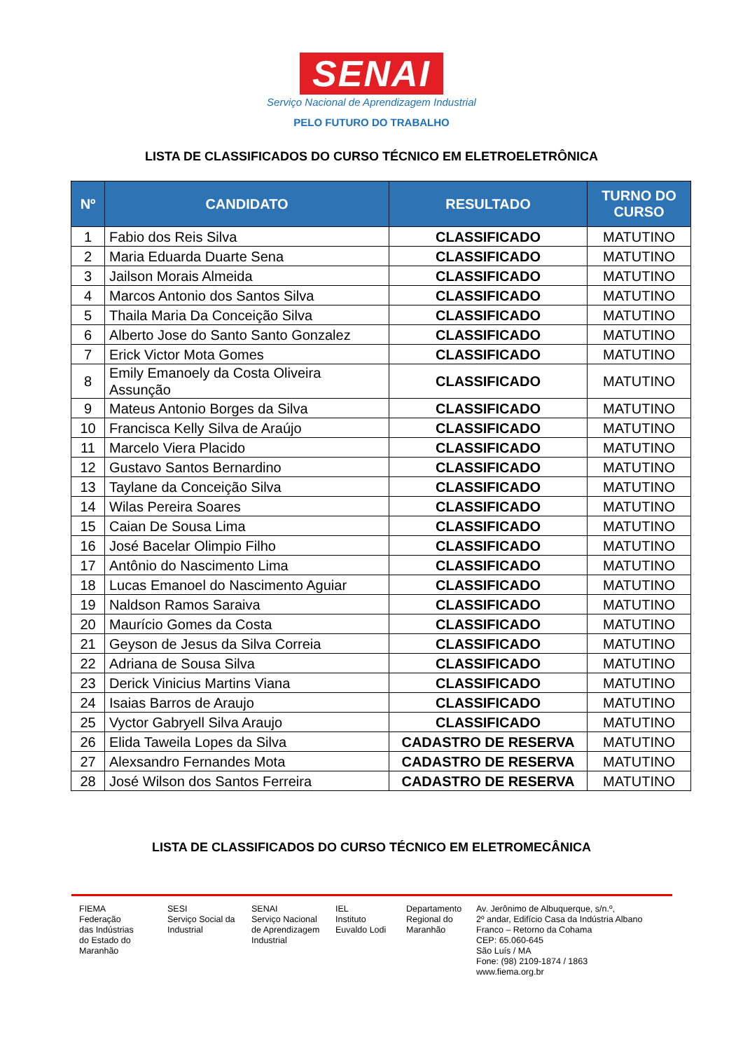SENAI
Serviço Nacional de Aprendizagem Industrial
PELO FUTURO DO TRABALHO
LISTA DE CLASSIFICADOS DO CURSO TÉCNICO EM ELETROELETRÔNICA
| Nº | CANDIDATO | RESULTADO | TURNO DO CURSO |
| --- | --- | --- | --- |
| 1 | Fabio dos Reis Silva | CLASSIFICADO | MATUTINO |
| 2 | Maria Eduarda Duarte Sena | CLASSIFICADO | MATUTINO |
| 3 | Jailson Morais Almeida | CLASSIFICADO | MATUTINO |
| 4 | Marcos Antonio dos Santos Silva | CLASSIFICADO | MATUTINO |
| 5 | Thaila Maria Da Conceição Silva | CLASSIFICADO | MATUTINO |
| 6 | Alberto Jose do Santo Santo Gonzalez | CLASSIFICADO | MATUTINO |
| 7 | Erick Victor Mota Gomes | CLASSIFICADO | MATUTINO |
| 8 | Emily Emanoely da Costa Oliveira Assunção | CLASSIFICADO | MATUTINO |
| 9 | Mateus Antonio Borges da Silva | CLASSIFICADO | MATUTINO |
| 10 | Francisca Kelly Silva de Araújo | CLASSIFICADO | MATUTINO |
| 11 | Marcelo Viera Placido | CLASSIFICADO | MATUTINO |
| 12 | Gustavo Santos Bernardino | CLASSIFICADO | MATUTINO |
| 13 | Taylane da Conceição Silva | CLASSIFICADO | MATUTINO |
| 14 | Wilas Pereira Soares | CLASSIFICADO | MATUTINO |
| 15 | Caian De Sousa Lima | CLASSIFICADO | MATUTINO |
| 16 | José Bacelar Olimpio Filho | CLASSIFICADO | MATUTINO |
| 17 | Antônio do Nascimento Lima | CLASSIFICADO | MATUTINO |
| 18 | Lucas Emanoel do Nascimento Aguiar | CLASSIFICADO | MATUTINO |
| 19 | Naldson Ramos Saraiva | CLASSIFICADO | MATUTINO |
| 20 | Maurício Gomes da Costa | CLASSIFICADO | MATUTINO |
| 21 | Geyson de Jesus da Silva Correia | CLASSIFICADO | MATUTINO |
| 22 | Adriana de Sousa Silva | CLASSIFICADO | MATUTINO |
| 23 | Derick Vinicius Martins Viana | CLASSIFICADO | MATUTINO |
| 24 | Isaias Barros de Araujo | CLASSIFICADO | MATUTINO |
| 25 | Vyctor Gabryell Silva Araujo | CLASSIFICADO | MATUTINO |
| 26 | Elida Taweila Lopes da Silva | CADASTRO DE RESERVA | MATUTINO |
| 27 | Alexsandro Fernandes Mota | CADASTRO DE RESERVA | MATUTINO |
| 28 | José Wilson dos Santos Ferreira | CADASTRO DE RESERVA | MATUTINO |
LISTA DE CLASSIFICADOS DO CURSO TÉCNICO EM ELETROMECÂNICA
FIEMA
Federação
das Indústrias
do Estado do
Maranhão
SESI
Serviço Social da
Industrial
SENAI
Serviço Nacional
de Aprendizagem
Industrial
IEL
Instituto
Euvaldo Lodi
Departamento
Regional do
Maranhão
Av. Jerônimo de Albuquerque, s/n.º,
2º andar, Edifício Casa da Indústria Albano
Franco – Retorno da Cohama
CEP: 65.060-645
São Luís / MA
Fone: (98) 2109-1874 / 1863
www.fiema.org.br